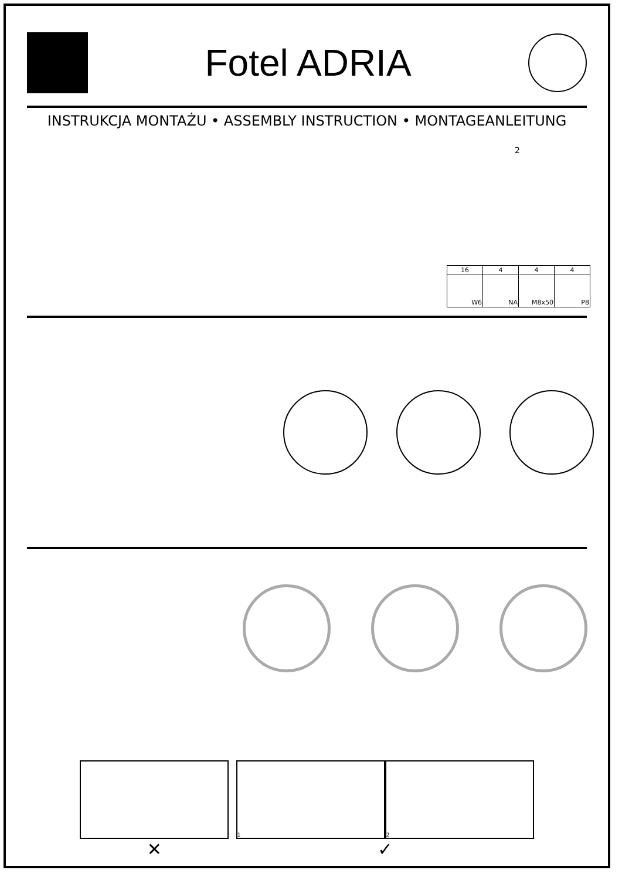Fotel ADRIA
INSTRUKCJA MONTAŻU • ASSEMBLY INSTRUCTION • MONTAGEANLEITUNG
2
| 16 | 4 | 4 | 4 |
| --- | --- | --- | --- |
| W6 | NA | M8x50 | P8 |
✕
1 2
✓